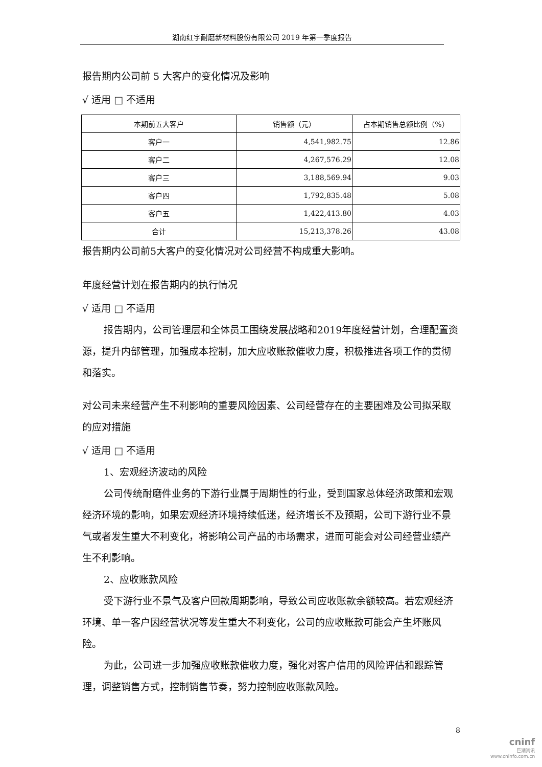湖南红宇耐磨新材料股份有限公司 2019 年第一季度报告
报告期内公司前 5 大客户的变化情况及影响
√ 适用 □ 不适用
| 本期前五大客户 | 销售额（元） | 占本期销售总额比例（%） |
| --- | --- | --- |
| 客户一 | 4,541,982.75 | 12.86 |
| 客户二 | 4,267,576.29 | 12.08 |
| 客户三 | 3,188,569.94 | 9.03 |
| 客户四 | 1,792,835.48 | 5.08 |
| 客户五 | 1,422,413.80 | 4.03 |
| 合计 | 15,213,378.26 | 43.08 |
报告期内公司前5大客户的变化情况对公司经营不构成重大影响。
年度经营计划在报告期内的执行情况
√ 适用 □ 不适用
报告期内，公司管理层和全体员工围绕发展战略和2019年度经营计划，合理配置资源，提升内部管理，加强成本控制，加大应收账款催收力度，积极推进各项工作的贯彻和落实。
对公司未来经营产生不利影响的重要风险因素、公司经营存在的主要困难及公司拟采取的应对措施
√ 适用 □ 不适用
1、宏观经济波动的风险
公司传统耐磨件业务的下游行业属于周期性的行业，受到国家总体经济政策和宏观经济环境的影响，如果宏观经济环境持续低迷，经济增长不及预期，公司下游行业不景气或者发生重大不利变化，将影响公司产品的市场需求，进而可能会对公司经营业绩产生不利影响。
2、应收账款风险
受下游行业不景气及客户回款周期影响，导致公司应收账款余额较高。若宏观经济环境、单一客户因经营状况等发生重大不利变化，公司的应收账款可能会产生坏账风险。
为此，公司进一步加强应收账款催收力度，强化对客户信用的风险评估和跟踪管理，调整销售方式，控制销售节奏，努力控制应收账款风险。
8
cninf
巨潮资讯
www.cninfo.com.cn